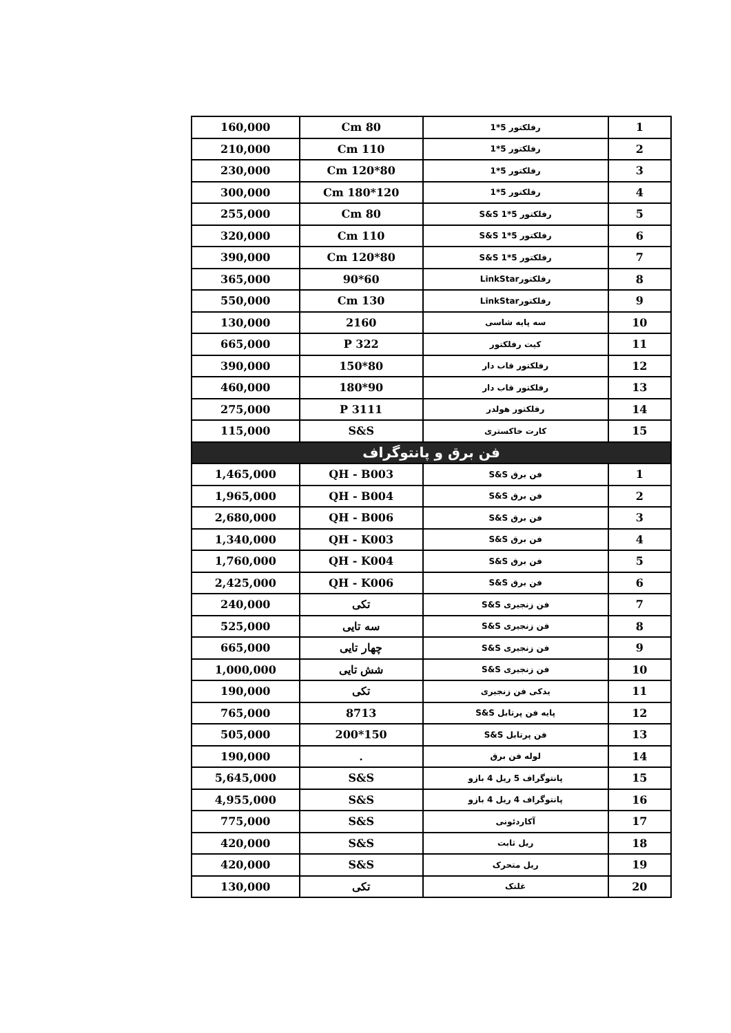| 1 | رفلکتور 5*1 | 80 Cm | 160,000 |
| 2 | رفلکتور 5*1 | 110 Cm | 210,000 |
| 3 | رفلکتور 5*1 | 80*120 Cm | 230,000 |
| 4 | رفلکتور 5*1 | 120*180 Cm | 300,000 |
| 5 | رفلکتور 5*1 S&S | 80 Cm | 255,000 |
| 6 | رفلکتور 5*1 S&S | 110 Cm | 320,000 |
| 7 | رفلکتور 5*1 S&S | 80*120 Cm | 390,000 |
| 8 | رفلکتورLinkStar | 60*90 | 365,000 |
| 9 | رفلکتورLinkStar | 130 Cm | 550,000 |
| 10 | سه پایه شاسی | 2160 | 130,000 |
| 11 | کیت رفلکتور | P 322 | 665,000 |
| 12 | رفلکتور قاب دار | 80*150 | 390,000 |
| 13 | رفلکتور قاب دار | 90*180 | 460,000 |
| 14 | رفلکتور هولدر | P 3111 | 275,000 |
| 15 | کارت خاکستری | S&S | 115,000 |
| فن برق و پانتوگراف | | | |
| 1 | فن برق S&S | QH - B003 | 1,465,000 |
| 2 | فن برق S&S | QH - B004 | 1,965,000 |
| 3 | فن برق S&S | QH - B006 | 2,680,000 |
| 4 | فن برق S&S | QH - K003 | 1,340,000 |
| 5 | فن برق S&S | QH - K004 | 1,760,000 |
| 6 | فن برق S&S | QH - K006 | 2,425,000 |
| 7 | فن زنجیری S&S | تکی | 240,000 |
| 8 | فن زنجیری S&S | سه تایی | 525,000 |
| 9 | فن زنجیری S&S | چهار تایی | 665,000 |
| 10 | فن زنجیری S&S | شش تایی | 1,000,000 |
| 11 | یدکی فن زنجیری | تکی | 190,000 |
| 12 | پایه فن پرتابل S&S | 8713 | 765,000 |
| 13 | فن پرتابل S&S | 150*200 | 505,000 |
| 14 | لوله فن برق | . | 190,000 |
| 15 | پانتوگراف 5 ریل 4 بازو | S&S | 5,645,000 |
| 16 | پانتوگراف 4 ریل 4 بازو | S&S | 4,955,000 |
| 17 | آکاردئونی | S&S | 775,000 |
| 18 | ریل ثابت | S&S | 420,000 |
| 19 | ریل متحرک | S&S | 420,000 |
| 20 | غلتک | تکی | 130,000 |